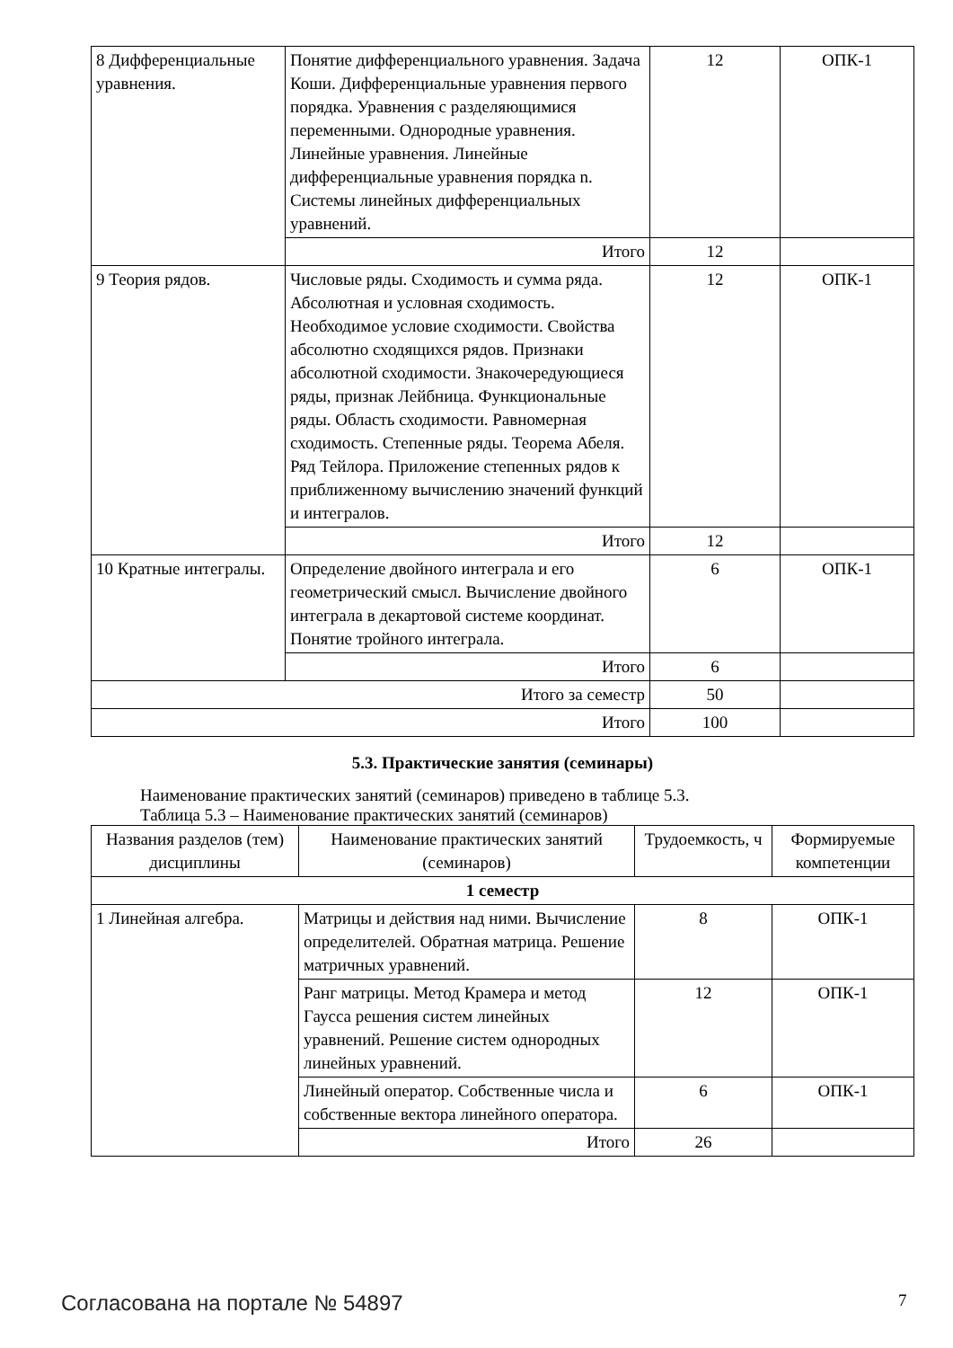| 8 Дифференциальные уравнения. | Понятие дифференциального уравнения. Задача Коши. Дифференциальные уравнения первого порядка. Уравнения с разделяющимися переменными. Однородные уравнения. Линейные уравнения. Линейные дифференциальные уравнения порядка n. Системы линейных дифференциальных уравнений. | 12 | ОПК-1 |
| | Итого | 12 | |
| 9 Теория рядов. | Числовые ряды. Сходимость и сумма ряда. Абсолютная и условная сходимость. Необходимое условие сходимости. Свойства абсолютно сходящихся рядов. Признаки абсолютной сходимости. Знакочередующиеся ряды, признак Лейбница. Функциональные ряды. Область сходимости. Равномерная сходимость. Степенные ряды. Теорема Абеля. Ряд Тейлора. Приложение степенных рядов к приближенному вычислению значений функций и интегралов. | 12 | ОПК-1 |
| | Итого | 12 | |
| 10 Кратные интегралы. | Определение двойного интеграла и его геометрический смысл. Вычисление двойного интеграла в декартовой системе координат. Понятие тройного интеграла. | 6 | ОПК-1 |
| | Итого | 6 | |
| Итого за семестр | | 50 | |
| Итого | | 100 | |
5.3. Практические занятия (семинары)
Наименование практических занятий (семинаров) приведено в таблице 5.3.
Таблица 5.3 – Наименование практических занятий (семинаров)
| Названия разделов (тем) дисциплины | Наименование практических занятий (семинаров) | Трудоемкость, ч | Формируемые компетенции |
| --- | --- | --- | --- |
| 1 семестр | | | |
| 1 Линейная алгебра. | Матрицы и действия над ними. Вычисление определителей. Обратная матрица. Решение матричных уравнений. | 8 | ОПК-1 |
| | Ранг матрицы. Метод Крамера и метод Гаусса решения систем линейных уравнений. Решение систем однородных линейных уравнений. | 12 | ОПК-1 |
| | Линейный оператор. Собственные числа и собственные вектора линейного оператора. | 6 | ОПК-1 |
| | Итого | 26 | |
Согласована на портале № 54897 7